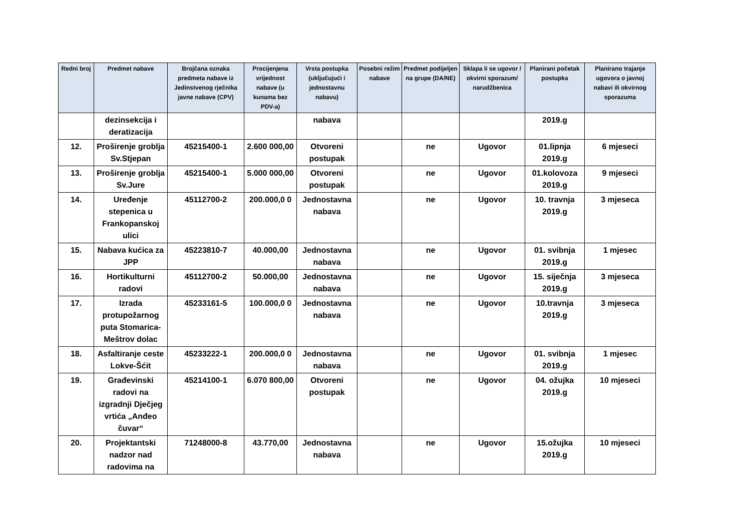| Redni broj | Predmet nabave | Brojčana oznaka predmeta nabave iz Jedinstvenog rječnika javne nabave (CPV) | Procijenjena vrijednost nabave (u kunama bez PDV-a) | Vrsta postupka (uključujući i jednostavnu nabavu) | Posebni režim nabave | Predmet podijeljen na grupe (DA/NE) | Sklapa li se ugovor / okvirni sporazum/ narudžbenica | Planirani početak postupka | Planirano trajanje ugovora o javnoj nabavi ili okvirnog sporazuma |
| --- | --- | --- | --- | --- | --- | --- | --- | --- | --- |
| | dezinsekcija i deratizacija | | | nabava | | | | 2019.g | |
| 12. | Proširenje groblja Sv.Stjepan | 45215400-1 | 2.600 000,00 | Otvoreni postupak | | ne | Ugovor | 01.lipnja 2019.g | 6 mjeseci |
| 13. | Proširenje groblja Sv.Jure | 45215400-1 | 5.000 000,00 | Otvoreni postupak | | ne | Ugovor | 01.kolovoza 2019.g | 9 mjeseci |
| 14. | Uređenje stepenica u Frankopanskoj ulici | 45112700-2 | 200.000,0 0 | Jednostavna nabava | | ne | Ugovor | 10. travnja 2019.g | 3 mjeseca |
| 15. | Nabava kućica za JPP | 45223810-7 | 40.000,00 | Jednostavna nabava | | ne | Ugovor | 01. svibnja 2019.g | 1 mjesec |
| 16. | Hortikulturni radovi | 45112700-2 | 50.000,00 | Jednostavna nabava | | ne | Ugovor | 15. siječnja 2019.g | 3 mjeseca |
| 17. | Izrada protupožarnog puta Stomarica-Meštrov dolac | 45233161-5 | 100.000,0 0 | Jednostavna nabava | | ne | Ugovor | 10.travnja 2019.g | 3 mjeseca |
| 18. | Asfaltiranje ceste Lokve-Šćit | 45233222-1 | 200.000,0 0 | Jednostavna nabava | | ne | Ugovor | 01. svibnja 2019.g | 1 mjesec |
| 19. | Građevinski radovi na izgradnji Dječjeg vrtića „Anđeo čuvar“ | 45214100-1 | 6.070 800,00 | Otvoreni postupak | | ne | Ugovor | 04. ožujka 2019.g | 10 mjeseci |
| 20. | Projektantski nadzor nad radovima na | 71248000-8 | 43.770,00 | Jednostavna nabava | | ne | Ugovor | 15.ožujka 2019.g | 10 mjeseci |